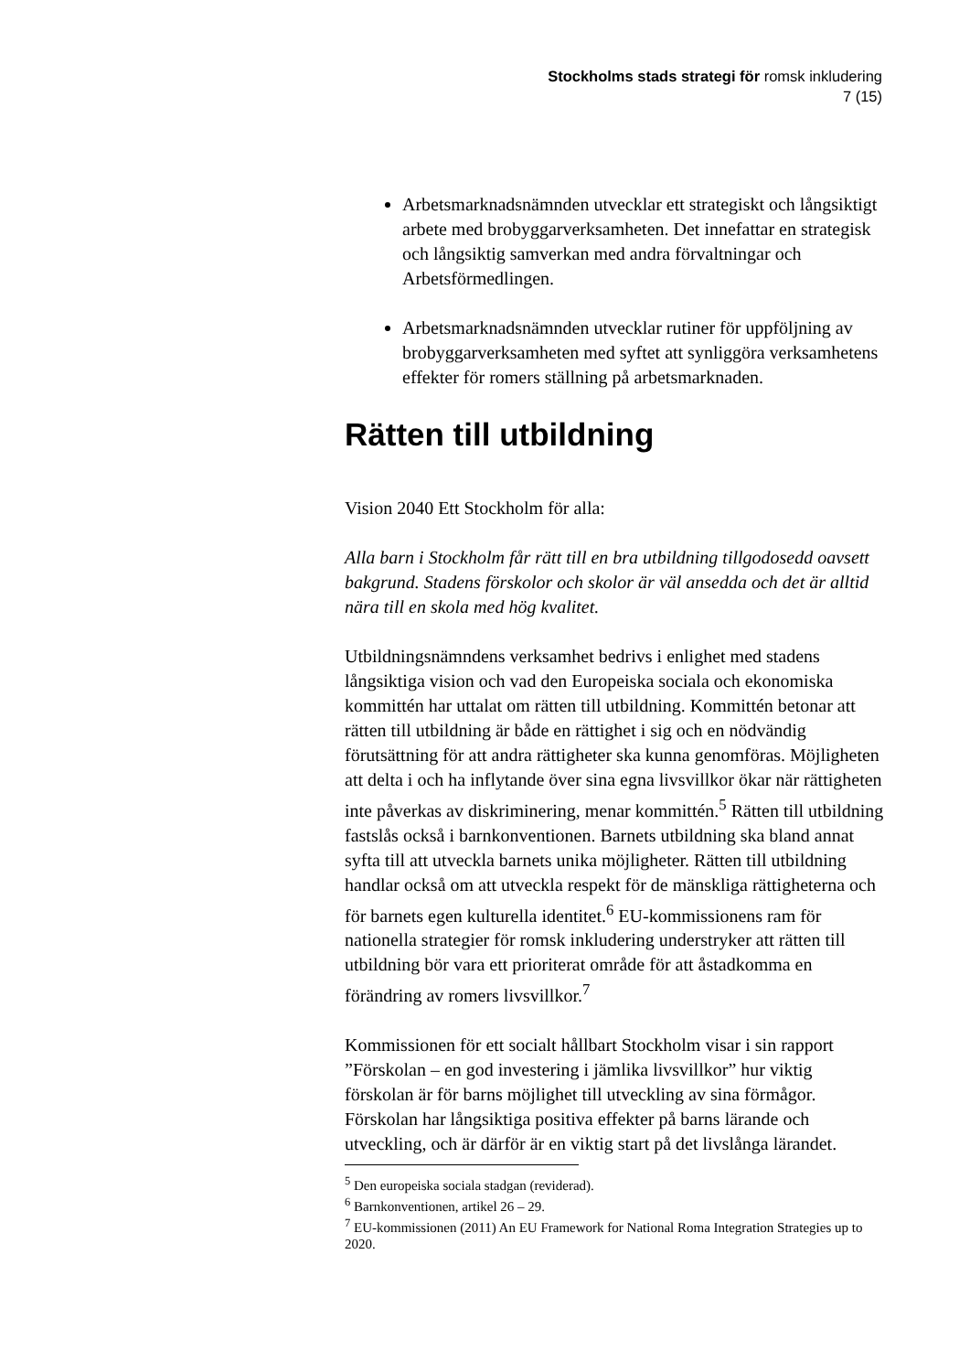Stockholms stads strategi för romsk inkludering
7 (15)
Arbetsmarknadsnämnden utvecklar ett strategiskt och långsiktigt arbete med brobyggarverksamheten. Det innefattar en strategisk och långsiktig samverkan med andra förvaltningar och Arbetsförmedlingen.
Arbetsmarknadsnämnden utvecklar rutiner för uppföljning av brobyggarverksamheten med syftet att synliggöra verksamhetens effekter för romers ställning på arbetsmarknaden.
Rätten till utbildning
Vision 2040 Ett Stockholm för alla:
Alla barn i Stockholm får rätt till en bra utbildning tillgodosedd oavsett bakgrund. Stadens förskolor och skolor är väl ansedda och det är alltid nära till en skola med hög kvalitet.
Utbildningsnämndens verksamhet bedrivs i enlighet med stadens långsiktiga vision och vad den Europeiska sociala och ekonomiska kommittén har uttalat om rätten till utbildning. Kommittén betonar att rätten till utbildning är både en rättighet i sig och en nödvändig förutsättning för att andra rättigheter ska kunna genomföras. Möjligheten att delta i och ha inflytande över sina egna livsvillkor ökar när rättigheten inte påverkas av diskriminering, menar kommittén.<sup>5</sup> Rätten till utbildning fastslås också i barnkonventionen. Barnets utbildning ska bland annat syfta till att utveckla barnets unika möjligheter. Rätten till utbildning handlar också om att utveckla respekt för de mänskliga rättigheterna och för barnets egen kulturella identitet.<sup>6</sup> EU-kommissionens ram för nationella strategier för romsk inkludering understryker att rätten till utbildning bör vara ett prioriterat område för att åstadkomma en förändring av romers livsvillkor.<sup>7</sup>
Kommissionen för ett socialt hållbart Stockholm visar i sin rapport ”Förskolan – en god investering i jämlika livsvillkor” hur viktig förskolan är för barns möjlighet till utveckling av sina förmågor. Förskolan har långsiktiga positiva effekter på barns lärande och utveckling, och är därför är en viktig start på det livslånga lärandet.
<sup>5</sup> Den europeiska sociala stadgan (reviderad).
<sup>6</sup> Barnkonventionen, artikel 26 – 29.
<sup>7</sup> EU-kommissionen (2011) An EU Framework for National Roma Integration Strategies up to 2020.